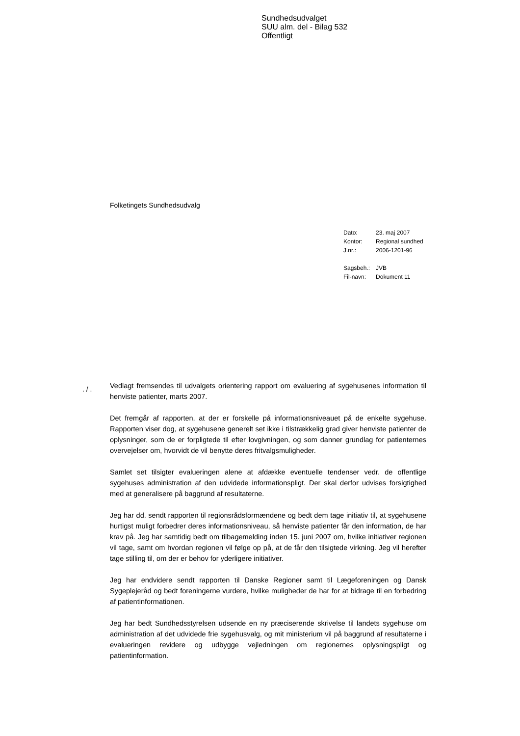Sundhedsudvalget
SUU alm. del - Bilag 532
Offentligt
Folketingets Sundhedsudvalg
| Dato: | 23. maj 2007 |
| Kontor: | Regional sundhed |
| J.nr.: | 2006-1201-96 |
| Sagsbeh.: | JVB |
| Fil-navn: | Dokument 11 |
. / .
Vedlagt fremsendes til udvalgets orientering rapport om evaluering af sygehusenes information til henviste patienter, marts 2007.
Det fremgår af rapporten, at der er forskelle på informationsniveauet på de enkelte sygehuse. Rapporten viser dog, at sygehusene generelt set ikke i tilstrækkelig grad giver henviste patienter de oplysninger, som de er forpligtede til efter lovgivningen, og som danner grundlag for patienternes overvejelser om, hvorvidt de vil benytte deres fritvalgsmuligheder.
Samlet set tilsigter evalueringen alene at afdække eventuelle tendenser vedr. de offentlige sygehuses administration af den udvidede informationspligt. Der skal derfor udvises forsigtighed med at generalisere på baggrund af resultaterne.
Jeg har dd. sendt rapporten til regionsrådsformændene og bedt dem tage initiativ til, at sygehusene hurtigst muligt forbedrer deres informationsniveau, så henviste patienter får den information, de har krav på. Jeg har samtidig bedt om tilbagemelding inden 15. juni 2007 om, hvilke initiativer regionen vil tage, samt om hvordan regionen vil følge op på, at de får den tilsigtede virkning. Jeg vil herefter tage stilling til, om der er behov for yderligere initiativer.
Jeg har endvidere sendt rapporten til Danske Regioner samt til Lægeforeningen og Dansk Sygeplejeråd og bedt foreningerne vurdere, hvilke muligheder de har for at bidrage til en forbedring af patientinformationen.
Jeg har bedt Sundhedsstyrelsen udsende en ny præciserende skrivelse til landets sygehuse om administration af det udvidede frie sygehusvalg, og mit ministerium vil på baggrund af resultaterne i evalueringen revidere og udbygge vejledningen om regionernes oplysningspligt og patientinformation.